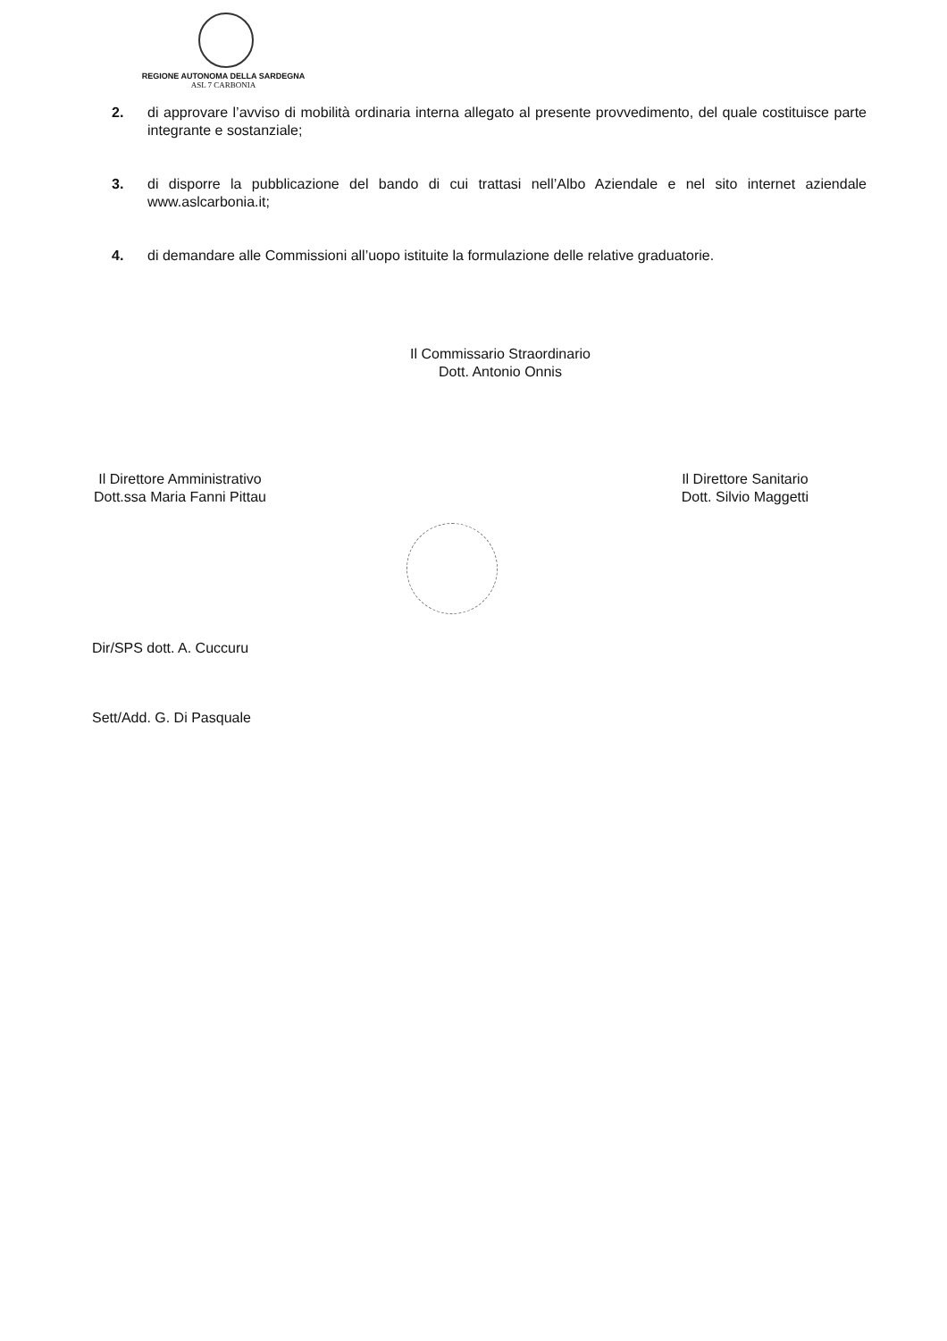REGIONE AUTONOMA DELLA SARDEGNA
ASL 7 CARBONIA
2. di approvare l’avviso di mobilità ordinaria interna allegato al presente provvedimento, del quale costituisce parte integrante e sostanziale;
3. di disporre la pubblicazione del bando di cui trattasi nell’Albo Aziendale e nel sito internet aziendale www.aslcarbonia.it;
4. di demandare alle Commissioni all’uopo istituite la formulazione delle relative graduatorie.
Il Commissario Straordinario
Dott. Antonio Onnis
Il Direttore Amministrativo
Dott.ssa Maria Fanni Pittau
Il Direttore Sanitario
Dott. Silvio Maggetti
Dir/SPS dott. A. Cuccuru
Sett/Add. G. Di Pasquale